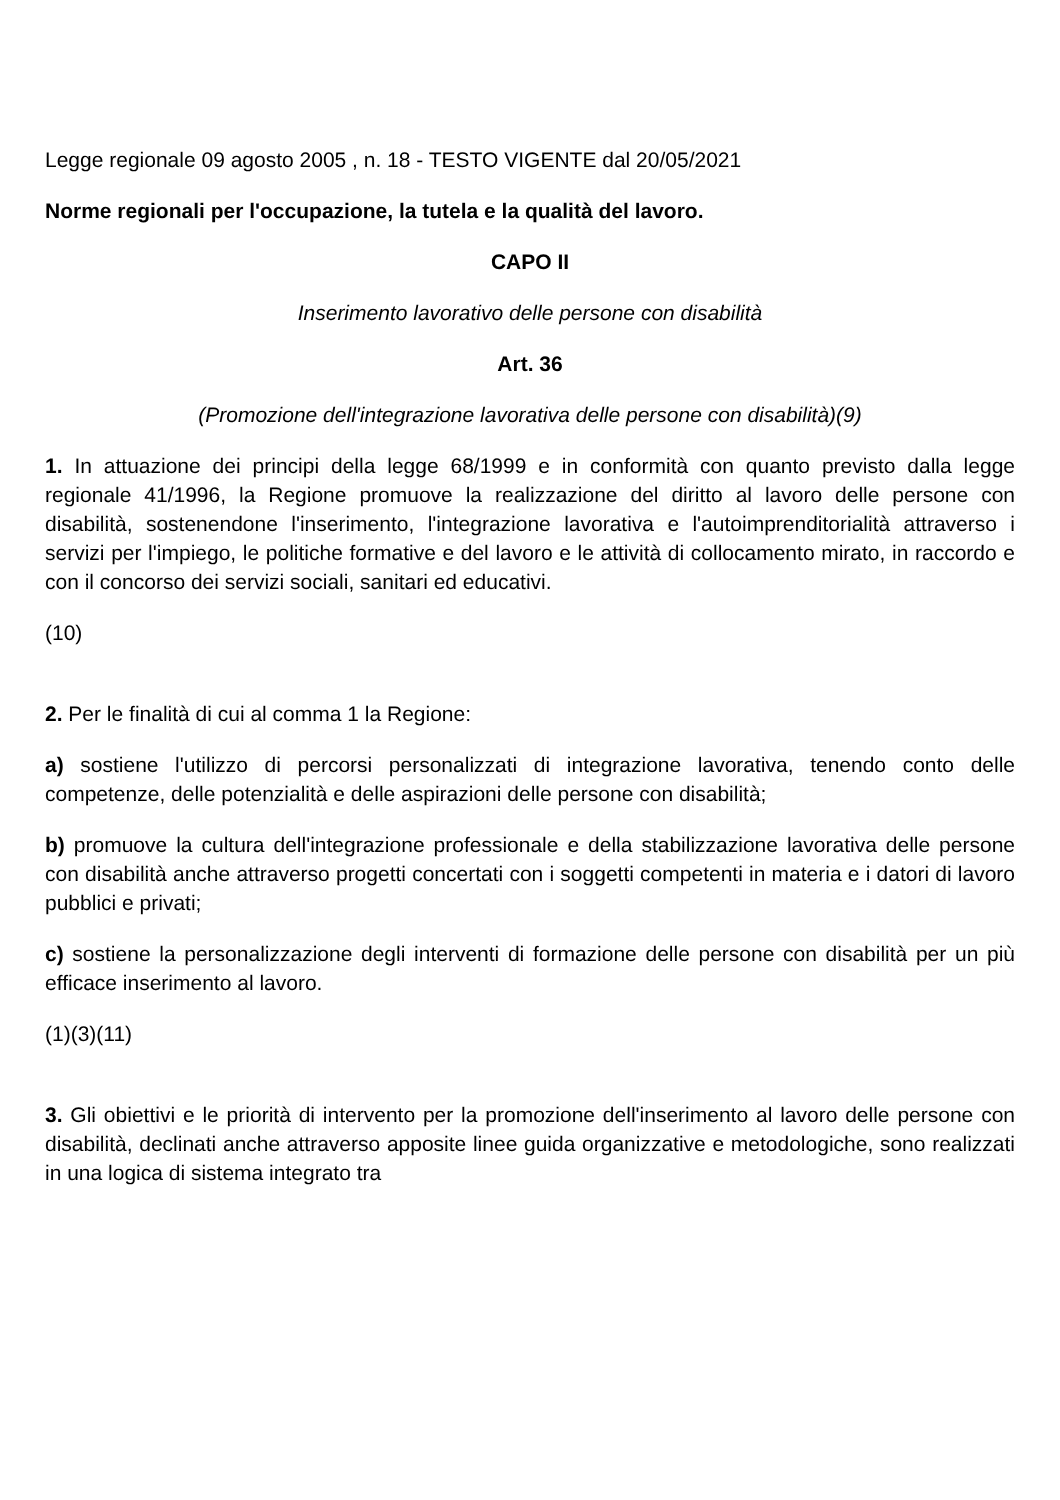Legge regionale 09 agosto 2005 , n. 18 - TESTO VIGENTE dal 20/05/2021
Norme regionali per l'occupazione, la tutela e la qualità del lavoro.
CAPO II
Inserimento lavorativo delle persone con disabilità
Art. 36
(Promozione dell'integrazione lavorativa delle persone con disabilità)(9)
1. In attuazione dei principi della legge 68/1999 e in conformità con quanto previsto dalla legge regionale 41/1996, la Regione promuove la realizzazione del diritto al lavoro delle persone con disabilità, sostenendone l'inserimento, l'integrazione lavorativa e l'autoimprenditorialità attraverso i servizi per l'impiego, le politiche formative e del lavoro e le attività di collocamento mirato, in raccordo e con il concorso dei servizi sociali, sanitari ed educativi.
(10)
2. Per le finalità di cui al comma 1 la Regione:
a) sostiene l'utilizzo di percorsi personalizzati di integrazione lavorativa, tenendo conto delle competenze, delle potenzialità e delle aspirazioni delle persone con disabilità;
b) promuove la cultura dell'integrazione professionale e della stabilizzazione lavorativa delle persone con disabilità anche attraverso progetti concertati con i soggetti competenti in materia e i datori di lavoro pubblici e privati;
c) sostiene la personalizzazione degli interventi di formazione delle persone con disabilità per un più efficace inserimento al lavoro.
(1)(3)(11)
3. Gli obiettivi e le priorità di intervento per la promozione dell'inserimento al lavoro delle persone con disabilità, declinati anche attraverso apposite linee guida organizzative e metodologiche, sono realizzati in una logica di sistema integrato tra